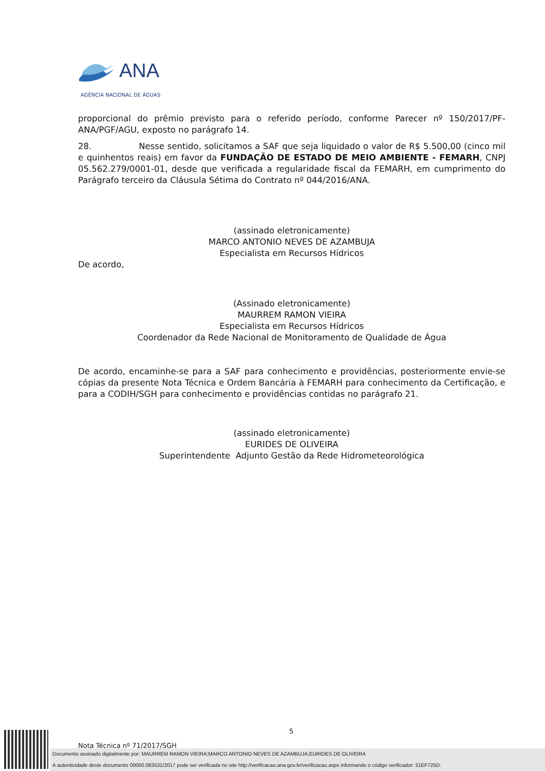ANA
AGÊNCIA NACIONAL DE ÁGUAS
proporcional do prêmio previsto para o referido período, conforme Parecer nº 150/2017/PF-ANA/PGF/AGU, exposto no parágrafo 14.
28. Nesse sentido, solicitamos a SAF que seja liquidado o valor de R$ 5.500,00 (cinco mil e quinhentos reais) em favor da FUNDAÇÃO DE ESTADO DE MEIO AMBIENTE - FEMARH, CNPJ 05.562.279/0001-01, desde que verificada a regularidade fiscal da FEMARH, em cumprimento do Parágrafo terceiro da Cláusula Sétima do Contrato nº 044/2016/ANA.
(assinado eletronicamente)
MARCO ANTONIO NEVES DE AZAMBUJA
Especialista em Recursos Hídricos
De acordo,
(Assinado eletronicamente)
MAURREM RAMON VIEIRA
Especialista em Recursos Hídricos
Coordenador da Rede Nacional de Monitoramento de Qualidade de Água
De acordo, encaminhe-se para a SAF para conhecimento e providências, posteriormente envie-se cópias da presente Nota Técnica e Ordem Bancária à FEMARH para conhecimento da Certificação, e para a CODIH/SGH para conhecimento e providências contidas no parágrafo 21.
(assinado eletronicamente)
EURIDES DE OLIVEIRA
Superintendente Adjunto Gestão da Rede Hidrometeorológica
5
Nota Técnica nº 71/2017/SGH
Documento assinado digitalmente por: MAURREM RAMON VIEIRA;MARCO ANTONIO NEVES DE AZAMBUJA;EURIDES DE OLIVEIRA
A autenticidade deste documento 00000.083531/2017 pode ser verificada no site http://verificacao.ana.gov.br/verificacao.aspx informando o código verificador: 31EF725D.